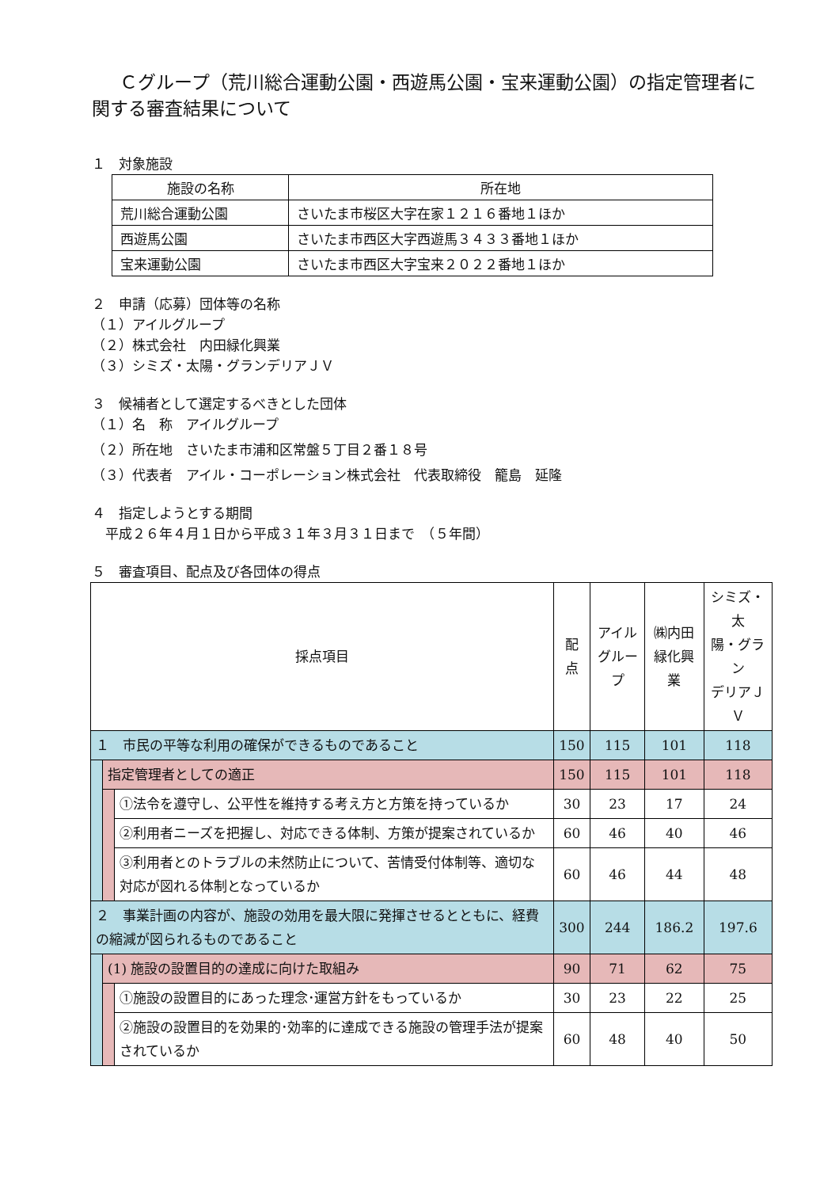Ｃグループ（荒川総合運動公園・西遊馬公園・宝来運動公園）の指定管理者に関する審査結果について
１　対象施設
| 施設の名称 | 所在地 |
| --- | --- |
| 荒川総合運動公園 | さいたま市桜区大字在家１２１６番地１ほか |
| 西遊馬公園 | さいたま市西区大字西遊馬３４３３番地１ほか |
| 宝来運動公園 | さいたま市西区大字宝来２０２２番地１ほか |
２　申請（応募）団体等の名称
（１）アイルグループ
（２）株式会社　内田緑化興業
（３）シミズ・太陽・グランデリアＪＶ
３　候補者として選定するべきとした団体
（１）名　称　アイルグループ
（２）所在地　さいたま市浦和区常盤５丁目２番１８号
（３）代表者　アイル・コーポレーション株式会社　代表取締役　籠島　延隆
４　指定しようとする期間
　平成２６年４月１日から平成３１年３月３１日まで　（５年間）
５　審査項目、配点及び各団体の得点
| 採点項目 | | | 配点 | アイル グループ | ㈱内田 緑化興業 | シミズ・太 陽・グラン デリアＪＶ |
| --- | --- | --- | --- | --- | --- | --- |
| １ 市民の平等な利用の確保ができるものであること | | | 150 | 115 | 101 | 118 |
| | 指定管理者としての適正 | | 150 | 115 | 101 | 118 |
| | | ①法令を遵守し、公平性を維持する考え方と方策を持っているか | 30 | 23 | 17 | 24 |
| | | ②利用者ニーズを把握し、対応できる体制、方策が提案されているか | 60 | 46 | 40 | 46 |
| | | ③利用者とのトラブルの未然防止について、苦情受付体制等、適切な対応が図れる体制となっているか | 60 | 46 | 44 | 48 |
| ２ 事業計画の内容が、施設の効用を最大限に発揮させるとともに、経費の縮減が図られるものであること | | | 300 | 244 | 186.2 | 197.6 |
| | (1) 施設の設置目的の達成に向けた取組み | | 90 | 71 | 62 | 75 |
| | | ①施設の設置目的にあった理念･運営方針をもっているか | 30 | 23 | 22 | 25 |
| | | ②施設の設置目的を効果的･効率的に達成できる施設の管理手法が提案されているか | 60 | 48 | 40 | 50 |